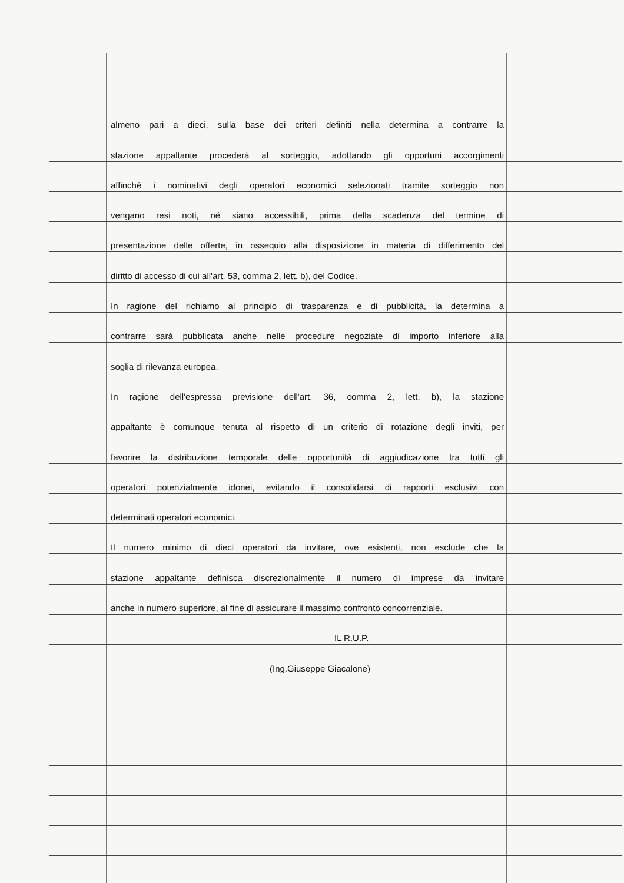almeno pari a dieci, sulla base dei criteri definiti nella determina a contrarre la
stazione appaltante procederà al sorteggio, adottando gli opportuni accorgimenti
affinché i nominativi degli operatori economici selezionati tramite sorteggio non
vengano resi noti, né siano accessibili, prima della scadenza del termine di
presentazione delle offerte, in ossequio alla disposizione in materia di differimento del
diritto di accesso di cui all'art. 53, comma 2, lett. b), del Codice.
In ragione del richiamo al principio di trasparenza e di pubblicità, la determina a
contrarre sarà pubblicata anche nelle procedure negoziate di importo inferiore alla
soglia di rilevanza europea.
In ragione dell'espressa previsione dell'art. 36, comma 2, lett. b), la stazione
appaltante è comunque tenuta al rispetto di un criterio di rotazione degli inviti, per
favorire la distribuzione temporale delle opportunità di aggiudicazione tra tutti gli
operatori potenzialmente idonei, evitando il consolidarsi di rapporti esclusivi con
determinati operatori economici.
Il numero minimo di dieci operatori da invitare, ove esistenti, non esclude che la
stazione appaltante definisca discrezionalmente il numero di imprese da invitare
anche in numero superiore, al fine di assicurare il massimo confronto concorrenziale.
IL R.U.P.
(Ing.Giuseppe Giacalone)